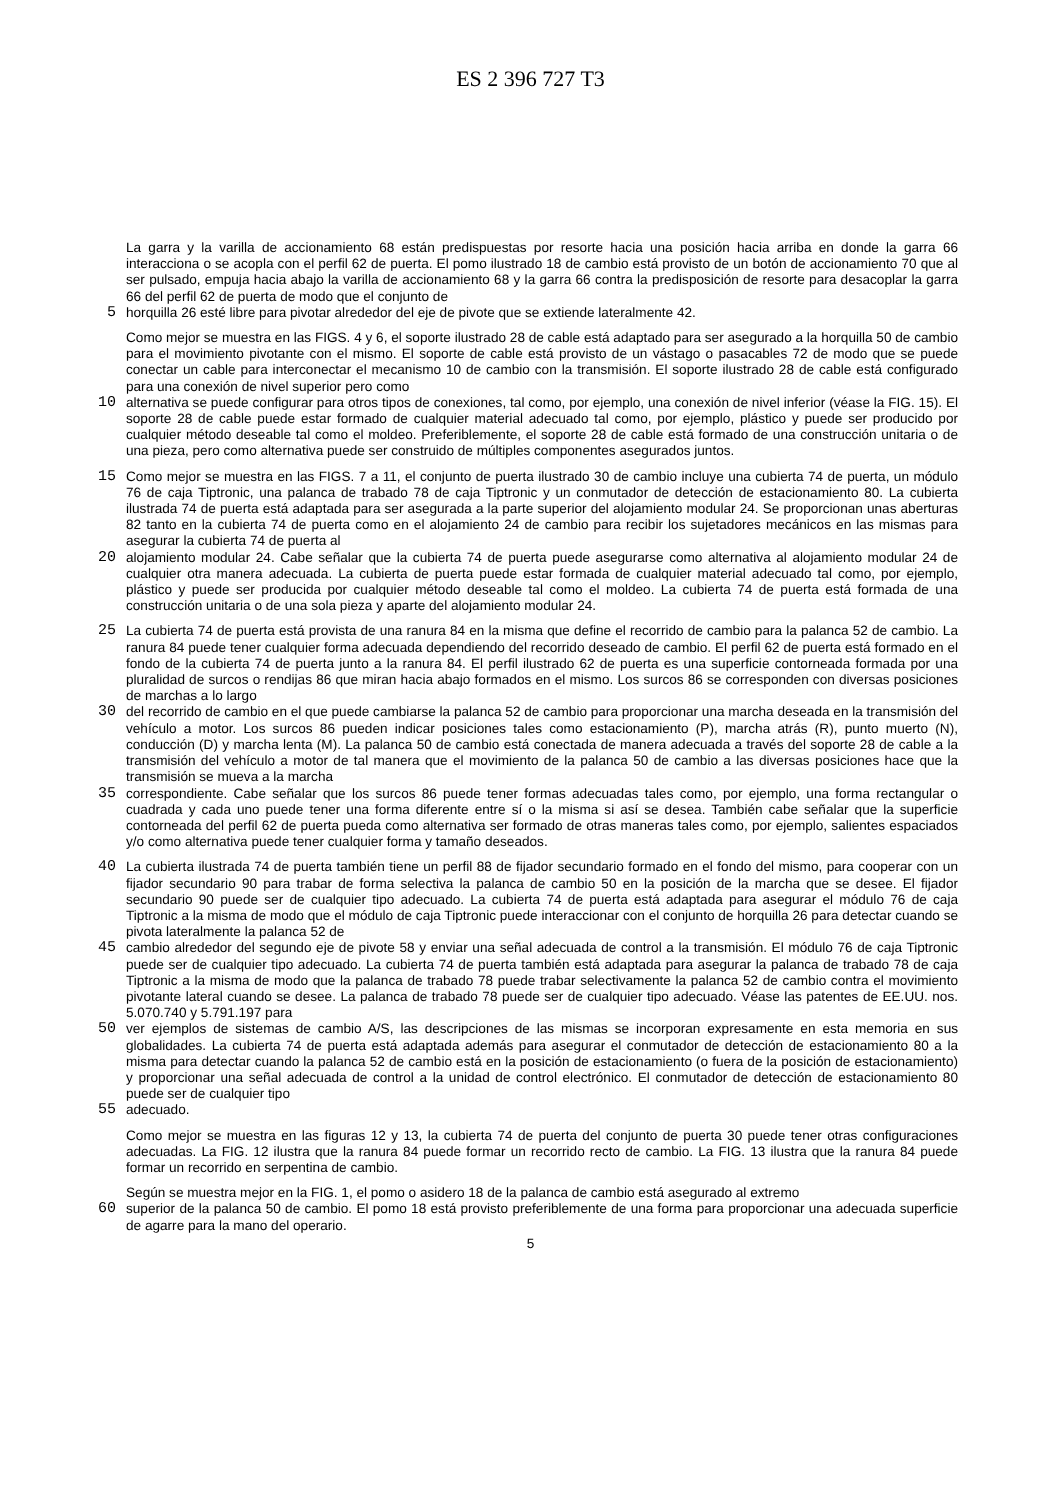ES 2 396 727 T3
La garra y la varilla de accionamiento 68 están predispuestas por resorte hacia una posición hacia arriba en donde la garra 66 interacciona o se acopla con el perfil 62 de puerta. El pomo ilustrado 18 de cambio está provisto de un botón de accionamiento 70 que al ser pulsado, empuja hacia abajo la varilla de accionamiento 68 y la garra 66 contra la predisposición de resorte para desacoplar la garra 66 del perfil 62 de puerta de modo que el conjunto de
5 horquilla 26 esté libre para pivotar alrededor del eje de pivote que se extiende lateralmente 42.
Como mejor se muestra en las FIGS. 4 y 6, el soporte ilustrado 28 de cable está adaptado para ser asegurado a la horquilla 50 de cambio para el movimiento pivotante con el mismo. El soporte de cable está provisto de un vástago o pasacables 72 de modo que se puede conectar un cable para interconectar el mecanismo 10 de cambio con la transmisión. El soporte ilustrado 28 de cable está configurado para una conexión de nivel superior pero como
10 alternativa se puede configurar para otros tipos de conexiones, tal como, por ejemplo, una conexión de nivel inferior (véase la FIG. 15). El soporte 28 de cable puede estar formado de cualquier material adecuado tal como, por ejemplo, plástico y puede ser producido por cualquier método deseable tal como el moldeo. Preferiblemente, el soporte 28 de cable está formado de una construcción unitaria o de una pieza, pero como alternativa puede ser construido de múltiples componentes asegurados juntos.
15 Como mejor se muestra en las FIGS. 7 a 11, el conjunto de puerta ilustrado 30 de cambio incluye una cubierta 74 de puerta, un módulo 76 de caja Tiptronic, una palanca de trabado 78 de caja Tiptronic y un conmutador de detección de estacionamiento 80. La cubierta ilustrada 74 de puerta está adaptada para ser asegurada a la parte superior del alojamiento modular 24. Se proporcionan unas aberturas 82 tanto en la cubierta 74 de puerta como en el alojamiento 24 de cambio para recibir los sujetadores mecánicos en las mismas para asegurar la cubierta 74 de puerta al
20 alojamiento modular 24. Cabe señalar que la cubierta 74 de puerta puede asegurarse como alternativa al alojamiento modular 24 de cualquier otra manera adecuada. La cubierta de puerta puede estar formada de cualquier material adecuado tal como, por ejemplo, plástico y puede ser producida por cualquier método deseable tal como el moldeo. La cubierta 74 de puerta está formada de una construcción unitaria o de una sola pieza y aparte del alojamiento modular 24.
25 La cubierta 74 de puerta está provista de una ranura 84 en la misma que define el recorrido de cambio para la palanca 52 de cambio. La ranura 84 puede tener cualquier forma adecuada dependiendo del recorrido deseado de cambio. El perfil 62 de puerta está formado en el fondo de la cubierta 74 de puerta junto a la ranura 84. El perfil ilustrado 62 de puerta es una superficie contorneada formada por una pluralidad de surcos o rendijas 86 que miran hacia abajo formados en el mismo. Los surcos 86 se corresponden con diversas posiciones de marchas a lo largo
30 del recorrido de cambio en el que puede cambiarse la palanca 52 de cambio para proporcionar una marcha deseada en la transmisión del vehículo a motor. Los surcos 86 pueden indicar posiciones tales como estacionamiento (P), marcha atrás (R), punto muerto (N), conducción (D) y marcha lenta (M). La palanca 50 de cambio está conectada de manera adecuada a través del soporte 28 de cable a la transmisión del vehículo a motor de tal manera que el movimiento de la palanca 50 de cambio a las diversas posiciones hace que la transmisión se mueva a la marcha
35 correspondiente. Cabe señalar que los surcos 86 puede tener formas adecuadas tales como, por ejemplo, una forma rectangular o cuadrada y cada uno puede tener una forma diferente entre sí o la misma si así se desea. También cabe señalar que la superficie contorneada del perfil 62 de puerta pueda como alternativa ser formado de otras maneras tales como, por ejemplo, salientes espaciados y/o como alternativa puede tener cualquier forma y tamaño deseados.
40 La cubierta ilustrada 74 de puerta también tiene un perfil 88 de fijador secundario formado en el fondo del mismo, para cooperar con un fijador secundario 90 para trabar de forma selectiva la palanca de cambio 50 en la posición de la marcha que se desee. El fijador secundario 90 puede ser de cualquier tipo adecuado. La cubierta 74 de puerta está adaptada para asegurar el módulo 76 de caja Tiptronic a la misma de modo que el módulo de caja Tiptronic puede interaccionar con el conjunto de horquilla 26 para detectar cuando se pivota lateralmente la palanca 52 de
45 cambio alrededor del segundo eje de pivote 58 y enviar una señal adecuada de control a la transmisión. El módulo 76 de caja Tiptronic puede ser de cualquier tipo adecuado. La cubierta 74 de puerta también está adaptada para asegurar la palanca de trabado 78 de caja Tiptronic a la misma de modo que la palanca de trabado 78 puede trabar selectivamente la palanca 52 de cambio contra el movimiento pivotante lateral cuando se desee. La palanca de trabado 78 puede ser de cualquier tipo adecuado. Véase las patentes de EE.UU. nos. 5.070.740 y 5.791.197 para
50 ver ejemplos de sistemas de cambio A/S, las descripciones de las mismas se incorporan expresamente en esta memoria en sus globalidades. La cubierta 74 de puerta está adaptada además para asegurar el conmutador de detección de estacionamiento 80 a la misma para detectar cuando la palanca 52 de cambio está en la posición de estacionamiento (o fuera de la posición de estacionamiento) y proporcionar una señal adecuada de control a la unidad de control electrónico. El conmutador de detección de estacionamiento 80 puede ser de cualquier tipo
55 adecuado.
Como mejor se muestra en las figuras 12 y 13, la cubierta 74 de puerta del conjunto de puerta 30 puede tener otras configuraciones adecuadas. La FIG. 12 ilustra que la ranura 84 puede formar un recorrido recto de cambio. La FIG. 13 ilustra que la ranura 84 puede formar un recorrido en serpentina de cambio.
Según se muestra mejor en la FIG. 1, el pomo o asidero 18 de la palanca de cambio está asegurado al extremo
60 superior de la palanca 50 de cambio. El pomo 18 está provisto preferiblemente de una forma para proporcionar una adecuada superficie de agarre para la mano del operario.
5